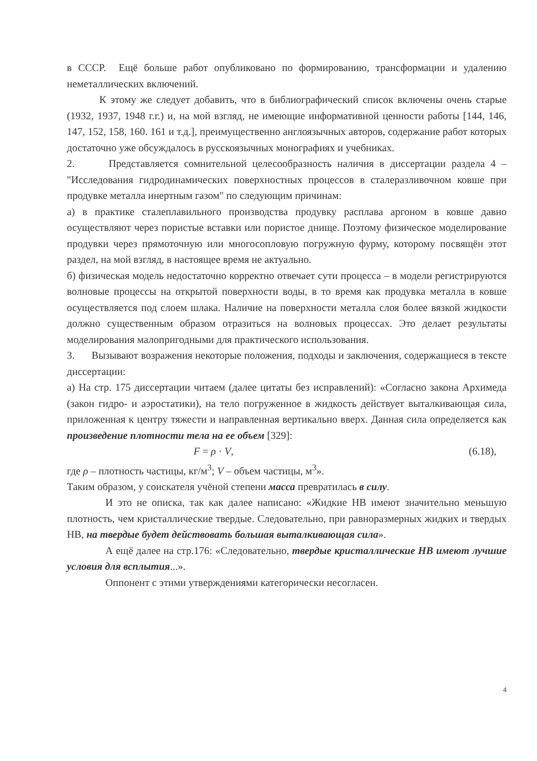в СССР. Ещё больше работ опубликовано по формированию, трансформации и удалению неметаллических включений.
К этому же следует добавить, что в библиографический список включены очень старые (1932, 1937, 1948 г.г.) и, на мой взгляд, не имеющие информативной ценности работы [144, 146, 147, 152, 158, 160. 161 и т.д.], преимущественно англоязычных авторов, содержание работ которых достаточно уже обсуждалось в русскоязычных монографиях и учебниках.
2. Представляется сомнительной целесообразность наличия в диссертации раздела 4 – "Исследования гидродинамических поверхностных процессов в сталеразливочном ковше при продувке металла инертным газом" по следующим причинам:
а) в практике сталеплавильного производства продувку расплава аргоном в ковше давно осуществляют через пористые вставки или пористое днище. Поэтому физическое моделирование продувки через прямоточную или многосопловую погружную фурму, которому посвящён этот раздел, на мой взгляд, в настоящее время не актуально.
б) физическая модель недостаточно корректно отвечает сути процесса – в модели регистрируются волновые процессы на открытой поверхности воды, в то время как продувка металла в ковше осуществляется под слоем шлака. Наличие на поверхности металла слоя более вязкой жидкости должно существенным образом отразиться на волновых процессах. Это делает результаты моделирования малопригодными для практического использования.
3. Вызывают возражения некоторые положения, подходы и заключения, содержащиеся в тексте диссертации:
а) На стр. 175 диссертации читаем (далее цитаты без исправлений): «Согласно закона Архимеда (закон гидро- и аэростатики), на тело погруженное в жидкость действует выталкивающая сила, приложенная к центру тяжести и направленная вертикально вверх. Данная сила определяется как произведение плотности тела на ее объем [329]:
F = ρ · V, (6.18),
где ρ – плотность частицы, кг/м<sup>3</sup>; V – объем частицы, м<sup>3</sup>».
Таким образом, у соискателя учёной степени масса превратилась в силу.
И это не описка, так как далее написано: «Жидкие НВ имеют значительно меньшую плотность, чем кристаллические твердые. Следовательно, при равноразмерных жидких и твердых НВ, на твердые будет действовать большая выталкивающая сила».
А ещё далее на стр.176: «Следовательно, твердые кристаллические НВ имеют лучшие условия для всплытия...».
Оппонент с этими утверждениями категорически несогласен.
4